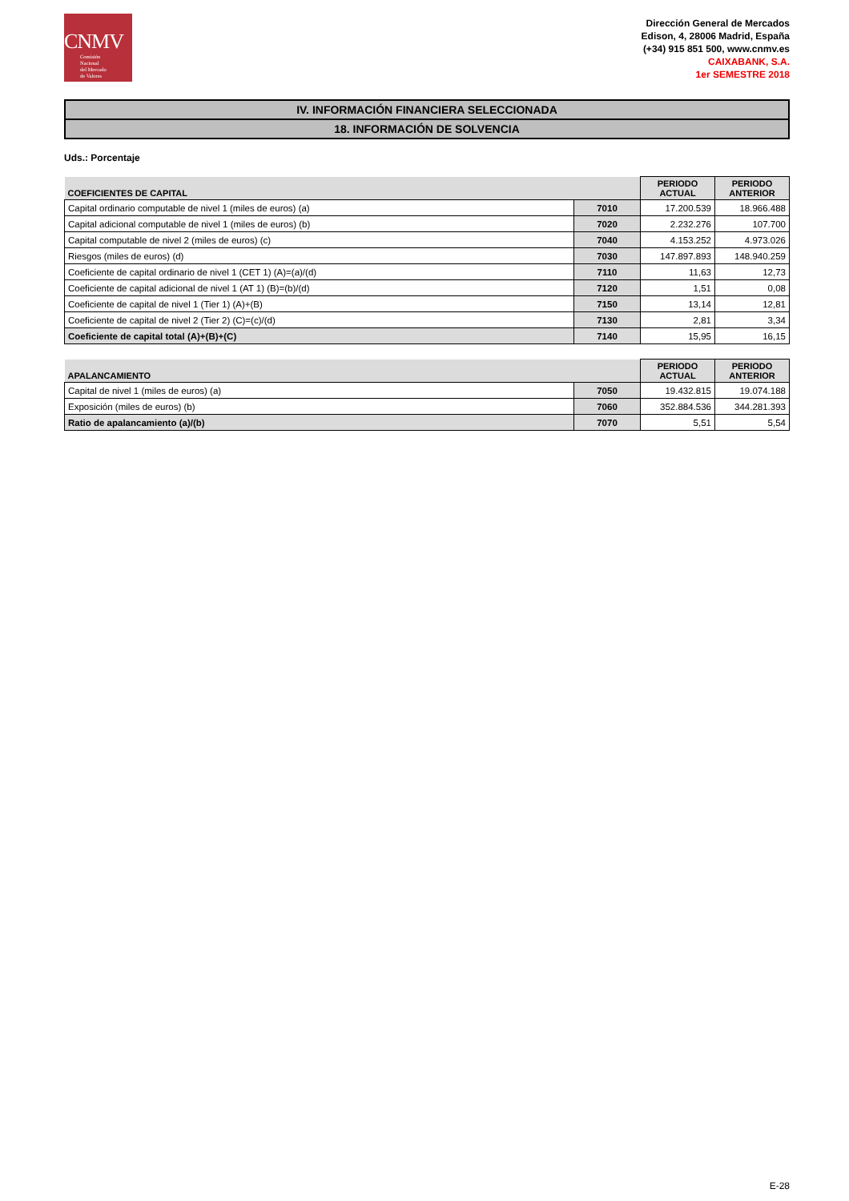CNMV
Comisión
Nacional
del Mercado
de Valores
Dirección General de Mercados
Edison, 4, 28006 Madrid, España
(+34) 915 851 500, www.cnmv.es
CAIXABANK, S.A.
1er SEMESTRE 2018
IV. INFORMACIÓN FINANCIERA SELECCIONADA
18. INFORMACIÓN DE SOLVENCIA
Uds.: Porcentaje
| COEFICIENTES DE CAPITAL | | PERIODO ACTUAL | PERIODO ANTERIOR |
| --- | --- | --- | --- |
| Capital ordinario computable de nivel 1 (miles de euros) (a) | 7010 | 17.200.539 | 18.966.488 |
| Capital adicional computable de nivel 1 (miles de euros) (b) | 7020 | 2.232.276 | 107.700 |
| Capital computable de nivel 2 (miles de euros) (c) | 7040 | 4.153.252 | 4.973.026 |
| Riesgos (miles de euros) (d) | 7030 | 147.897.893 | 148.940.259 |
| Coeficiente de capital ordinario de nivel 1 (CET 1) (A)=(a)/(d) | 7110 | 11,63 | 12,73 |
| Coeficiente de capital adicional de nivel 1 (AT 1) (B)=(b)/(d) | 7120 | 1,51 | 0,08 |
| Coeficiente de capital de nivel 1 (Tier 1) (A)+(B) | 7150 | 13,14 | 12,81 |
| Coeficiente de capital de nivel 2 (Tier 2) (C)=(c)/(d) | 7130 | 2,81 | 3,34 |
| Coeficiente de capital total (A)+(B)+(C) | 7140 | 15,95 | 16,15 |
| APALANCAMIENTO | | PERIODO ACTUAL | PERIODO ANTERIOR |
| --- | --- | --- | --- |
| Capital de nivel 1 (miles de euros) (a) | 7050 | 19.432.815 | 19.074.188 |
| Exposición (miles de euros) (b) | 7060 | 352.884.536 | 344.281.393 |
| Ratio de apalancamiento (a)/(b) | 7070 | 5,51 | 5,54 |
E-28